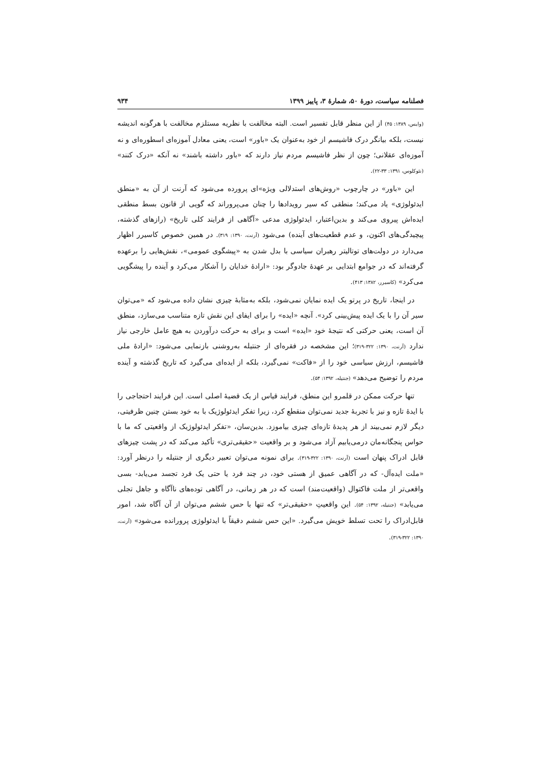فصلنامه سیاست، دورهٔ ۵۰، شمارهٔ ۳، پاییز ۱۳۹۹ ۹۳۴
(وایس، ۱۳۸۹: ۴۵) از این منظر قابل تفسیر است. البته مخالفت با نظریه مستلزم مخالفت با هرگونه اندیشه نیست، بلکه بیانگر درک فاشیسم از خود به‌عنوان یک «باور» است، یعنی معادل آموزه‌ای اسطوره‌ای و نه آموزه‌ای عقلانی؛ چون از نظر فاشیسم مردم نیاز دارند که «باور داشته باشند» نه آنکه «درک کنند» (نئوکلوس، ۱۳۹۱: ۳۳-۲۲).
این «باور» در چارچوب «روش‌های استدلالی ویژه»ای پرورده می‌شود که آرنت از آن به «منطق ایدئولوژی» یاد می‌کند؛ منطقی که سیر رویدادها را چنان می‌پروراند که گویی از قانون بسط منطقی ایده‌اش پیروی می‌کند و بدین‌اعتبار، ایدئولوژی مدعی «آگاهی از فرایند کلی تاریخ» (رازهای گذشته، پیچیدگی‌های اکنون، و عدم قطعیت‌های آینده) می‌شود (آرنت، ۱۳۹۰: ۳۱۹). در همین خصوص کاسیرر اظهار می‌دارد در دولت‌های توتالیتر رهبران سیاسی با بدل شدن به «پیشگوی عمومی»، نقش‌هایی را برعهده گرفته‌اند که در جوامع ابتدایی بر عهدهٔ جادوگر بود: «ارادهٔ خدایان را آشکار می‌کرد و آینده را پیشگویی می‌کرد» (کاسیرر، ۱۳۸۲: ۴۱۳).
در اینجا، تاریخ در پرتو یک ایده نمایان نمی‌شود، بلکه به‌مثابهٔ چیزی نشان داده می‌شود که «می‌توان سیر آن را با یک ایده پیش‌بینی کرد». آنچه «ایده» را برای ایفای این نقش تازه متناسب می‌سازد، منطق آن است، یعنی حرکتی که نتیجهٔ خود «ایده» است و برای به حرکت درآوردن به هیچ عامل خارجی نیاز ندارد (آرنت، ۱۳۹۰: ۳۲۲-۳۱۹)؛ این مشخصه در فقره‌ای از جنتیله به‌روشنی بازنمایی می‌شود: «ارادهٔ ملی فاشیسم، ارزش سیاسی خود را از «فاکت» نمی‌گیرد، بلکه از ایده‌ای می‌گیرد که تاریخ گذشته و آینده مردم را توضیح می‌دهد» (جنتیله، ۱۳۹۲: ۵۴).
تنها حرکت ممکن در قلمرو این منطق، فرایند قیاس از یک قضیهٔ اصلی است. این فرایند احتجاجی را با ایدهٔ تازه و نیز با تجربهٔ جدید نمی‌توان منقطع کرد، زیرا تفکر ایدئولوژیک با به خود بستن چنین ظرفیتی، دیگر لازم نمی‌بیند از هر پدیدهٔ تازه‌ای چیزی بیاموزد. بدین‌سان، «تفکر ایدئولوژیک از واقعیتی که ما با حواس پنجگانه‌مان درمی‌یابیم آزاد می‌شود و بر واقعیت «حقیقی‌تری» تأکید می‌کند که در پشت چیزهای قابل ادراک پنهان است (آرنت، ۱۳۹۰: ۳۲۲-۳۱۹). برای نمونه می‌توان تعبیر دیگری از جنتیله را درنظر آورد: «ملت ایده‌آل- که در آگاهی عمیق از هستی خود، در چند فرد یا حتی یک فرد تجسد می‌یابد- بسی واقعی‌تر از ملت فاکتوال (واقعیت‌مند) است که در هر زمانی، در آگاهی توده‌های ناآگاه و جاهل تجلی می‌یابد» (جنتیله، ۱۳۹۲: ۵۴). این واقعیتِ «حقیقی‌تر» که تنها با حس ششم می‌توان از آن آگاه شد، امور قابل‌ادراک را تحت تسلط خویش می‌گیرد. «این حس ششم دقیقاً با ایدئولوژی پرورانده می‌شود» (آرنت، ۱۳۹۰: ۳۲۲-۳۱۹).